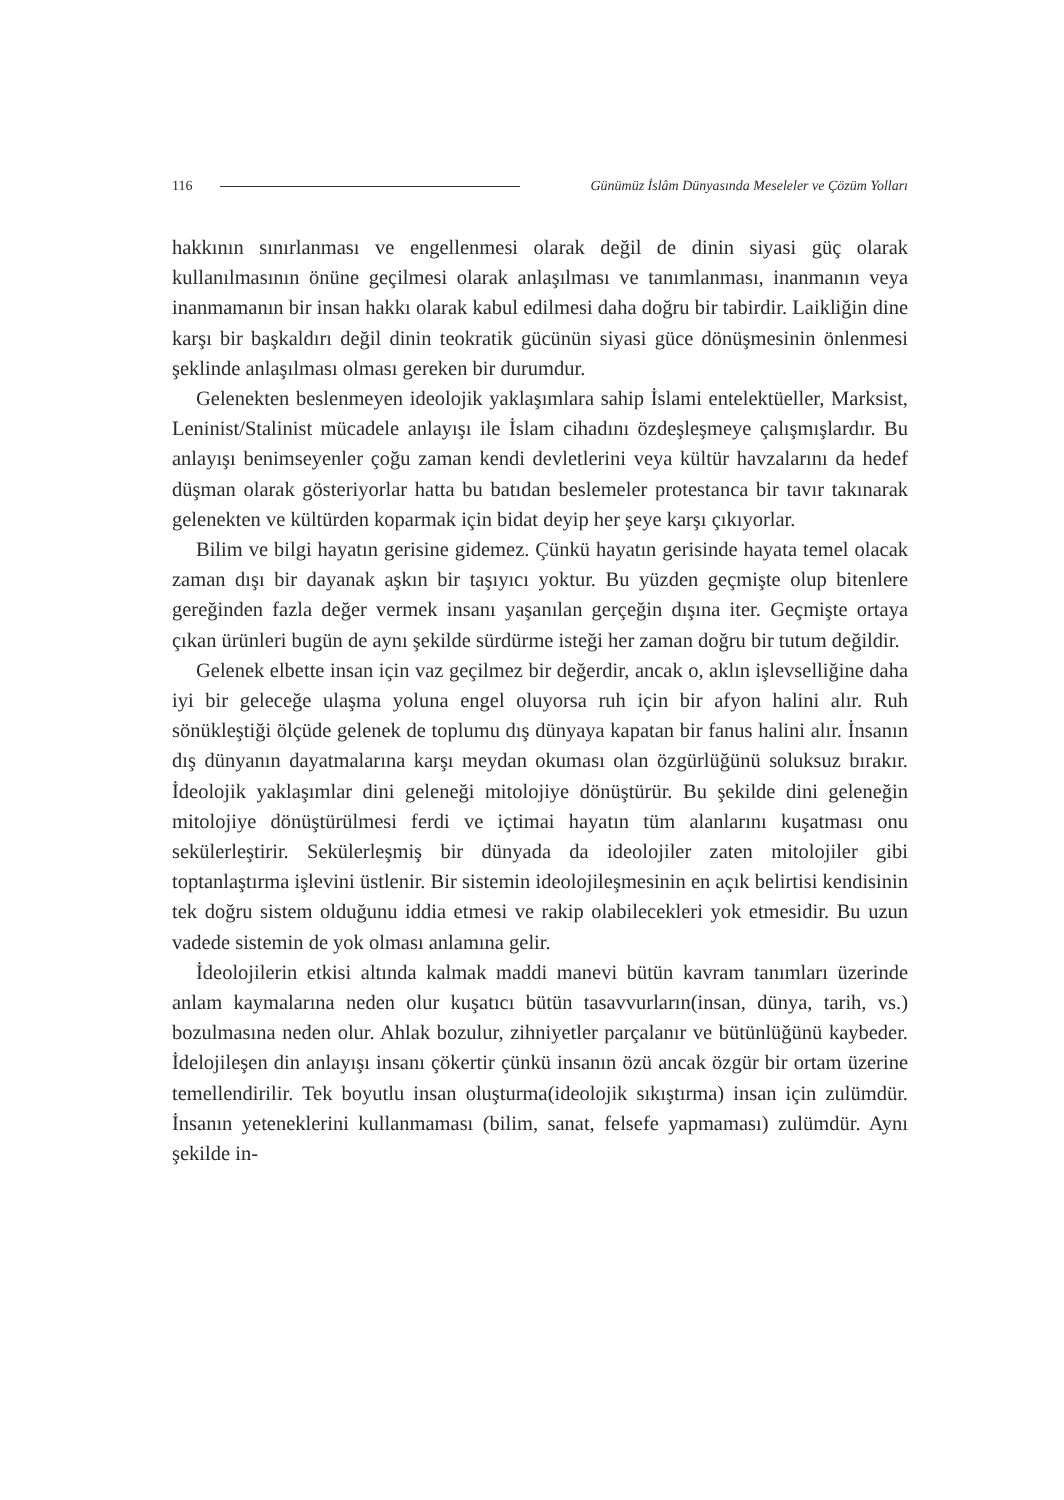116 Günümüz İslâm Dünyasında Meseleler ve Çözüm Yolları
hakkının sınırlanması ve engellenmesi olarak değil de dinin siyasi güç olarak kullanılmasının önüne geçilmesi olarak anlaşılması ve tanımlanması, inanmanın veya inanmamanın bir insan hakkı olarak kabul edilmesi daha doğru bir tabirdir. Laikliğin dine karşı bir başkaldırı değil dinin teokratik gücünün siyasi güce dönüşmesinin önlenmesi şeklinde anlaşılması olması gereken bir durumdur.
Gelenekten beslenmeyen ideolojik yaklaşımlara sahip İslami entelektüeller, Marksist, Leninist/Stalinist mücadele anlayışı ile İslam cihadını özdeşleşmeye çalışmışlardır. Bu anlayışı benimseyenler çoğu zaman kendi devletlerini veya kültür havzalarını da hedef düşman olarak gösteriyorlar hatta bu batıdan beslemeler protestanca bir tavır takınarak gelenekten ve kültürden koparmak için bidat deyip her şeye karşı çıkıyorlar.
Bilim ve bilgi hayatın gerisine gidemez. Çünkü hayatın gerisinde hayata temel olacak zaman dışı bir dayanak aşkın bir taşıyıcı yoktur. Bu yüzden geçmişte olup bitenlere gereğinden fazla değer vermek insanı yaşanılan gerçeğin dışına iter. Geçmişte ortaya çıkan ürünleri bugün de aynı şekilde sürdürme isteği her zaman doğru bir tutum değildir.
Gelenek elbette insan için vaz geçilmez bir değerdir, ancak o, aklın işlevselliğine daha iyi bir geleceğe ulaşma yoluna engel oluyorsa ruh için bir afyon halini alır. Ruh sönükleştiği ölçüde gelenek de toplumu dış dünyaya kapatan bir fanus halini alır. İnsanın dış dünyanın dayatmalarına karşı meydan okuması olan özgürlüğünü soluksuz bırakır. İdeolojik yaklaşımlar dini geleneği mitolojiye dönüştürür. Bu şekilde dini geleneğin mitolojiye dönüştürülmesi ferdi ve içtimai hayatın tüm alanlarını kuşatması onu sekülerleştirir. Sekülerleşmiş bir dünyada da ideolojiler zaten mitolojiler gibi toptanlaştırma işlevini üstlenir. Bir sistemin ideolojileşmesinin en açık belirtisi kendisinin tek doğru sistem olduğunu iddia etmesi ve rakip olabilecekleri yok etmesidir. Bu uzun vadede sistemin de yok olması anlamına gelir.
İdeolojilerin etkisi altında kalmak maddi manevi bütün kavram tanımları üzerinde anlam kaymalarına neden olur kuşatıcı bütün tasavvurların(insan, dünya, tarih, vs.) bozulmasına neden olur. Ahlak bozulur, zihniyetler parçalanır ve bütünlüğünü kaybeder. İdelojileşen din anlayışı insanı çökertir çünkü insanın özü ancak özgür bir ortam üzerine temellendirilir. Tek boyutlu insan oluşturma(ideolojik sıkıştırma) insan için zulümdür. İnsanın yeteneklerini kullanmaması (bilim, sanat, felsefe yapmaması) zulümdür. Aynı şekilde in-